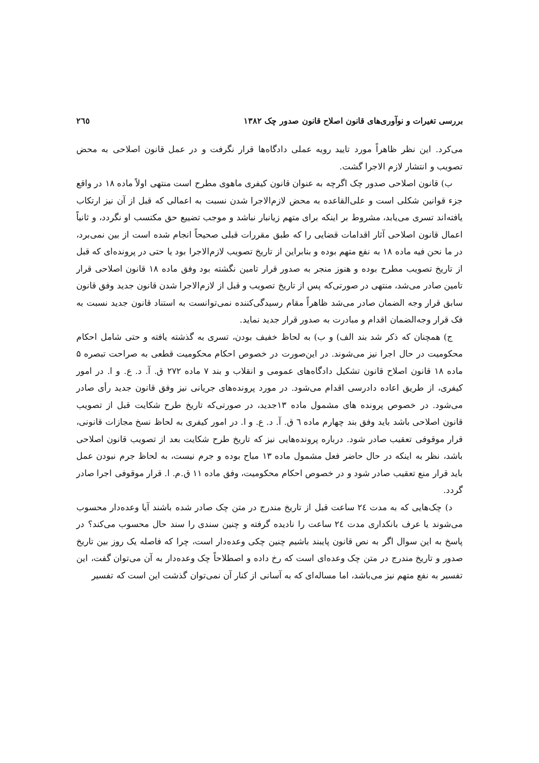بررسی تغیرات و نوآوری‌های قانون اصلاح قانون صدور چک ۱۳۸۲ ٢٦٥
می‌کرد. این نظر ظاهراً مورد تایید رویه عملی دادگاه‌ها قرار نگرفت و در عمل قانون اصلاحی به محض تصویب و انتشار لازم الاجرا گشت.
ب) قانون اصلاحی صدور چک اگرچه به عنوان قانون کیفری ماهوی مطرح است منتهی اولاً ماده ۱۸ در واقع جزء قوانین شکلی است و علی‌القاعده به محض لازم‌الاجرا شدن نسبت به اعمالی که قبل از آن نیز ارتکاب یافته‌اند تسری می‌یابد، مشروط بر اینکه برای متهم زیانبار نباشد و موجب تضییع حق مکتسب او نگردد، و ثانیاً اعمال قانون اصلاحی آثار اقدامات قضایی را که طبق مقررات قبلی صحیحاً انجام شده است از بین نمی‌برد، در ما نحن فیه ماده ۱۸ به نفع متهم بوده و بنابراین از تاریخ تصویب لازم‌الاجرا بود یا حتی در پرونده‌ای که قبل از تاریخ تصویب مطرح بوده و هنوز منجر به صدور قرار تامین نگشته بود وفق ماده ۱۸ قانون اصلاحی قرار تامین صادر می‌شد، منتهی در صورتی‌که پس از تاریخ تصویب و قبل از لازم‌الاجرا شدن قانون جدید وفق قانون سابق قرار وجه الضمان صادر می‌شد ظاهراً مقام رسیدگی‌کننده نمی‌توانست به استناد قانون جدید نسبت به فک قرار وجه‌الضمان اقدام و مبادرت به صدور قرار جدید نماید.
ج) همچنان که ذکر شد بند الف) و ب) به لحاظ خفیف بودن، تسری به گذشته یافته و حتی شامل احکام محکومیت در حال اجرا نیز می‌شوند. در این‌صورت در خصوص احکام محکومیت قطعی به صراحت تبصره ۵ ماده ۱۸ قانون اصلاح قانون تشکیل دادگاه‌های عمومی و انقلاب و بند ۷ ماده ۲۷۲ ق. آ. د. ع. و ا. در امور کیفری، از طریق اعاده دادرسی اقدام می‌شود. در مورد پرونده‌های جریانی نیز وفق قانون جدید رأی صادر می‌شود. در خصوص پرونده های مشمول ماده ۱۳جدید، در صورتی‌که تاریخ طرح شکایت قبل از تصویب قانون اصلاحی باشد باید وفق بند چهارم ماده ٦ ق. آ. د. ع. و ا. در امور کیفری به لحاظ نسخ مجازات قانونی، قرار موقوفی تعقیب صادر شود. درباره پرونده‌هایی نیز که تاریخ طرح شکایت بعد از تصویب قانون اصلاحی باشد، نظر به اینکه در حال حاضر فعل مشمول ماده ۱۳ مباح بوده و جرم نیست، به لحاظ جرم نبودن عمل باید قرار منع تعقیب صادر شود و در خصوص احکام محکومیت، وفق ماده ۱۱ ق.م. ا. قرار موقوفی اجرا صادر گردد.
د) چک‌هایی که به مدت ٢٤ ساعت قبل از تاریخ مندرج در متن چک صادر شده باشند آیا وعده‌دار محسوب می‌شوند یا عرف بانکداری مدت ٢٤ ساعت را نادیده گرفته و چنین سندی را سند حال محسوب می‌کند؟ در پاسخ به این سوال اگر به نص قانون پایبند باشیم چنین چکی وعده‌دار است، چرا که فاصله یک روز بین تاریخ صدور و تاریخ مندرج در متن چک وعده‌ای است که رخ داده و اصطلاحاً چک وعده‌دار به آن می‌توان گفت، این تفسیر به نفع متهم نیز می‌باشد، اما مساله‌ای که به آسانی از کنار آن نمی‌توان گذشت این است که تفسیر